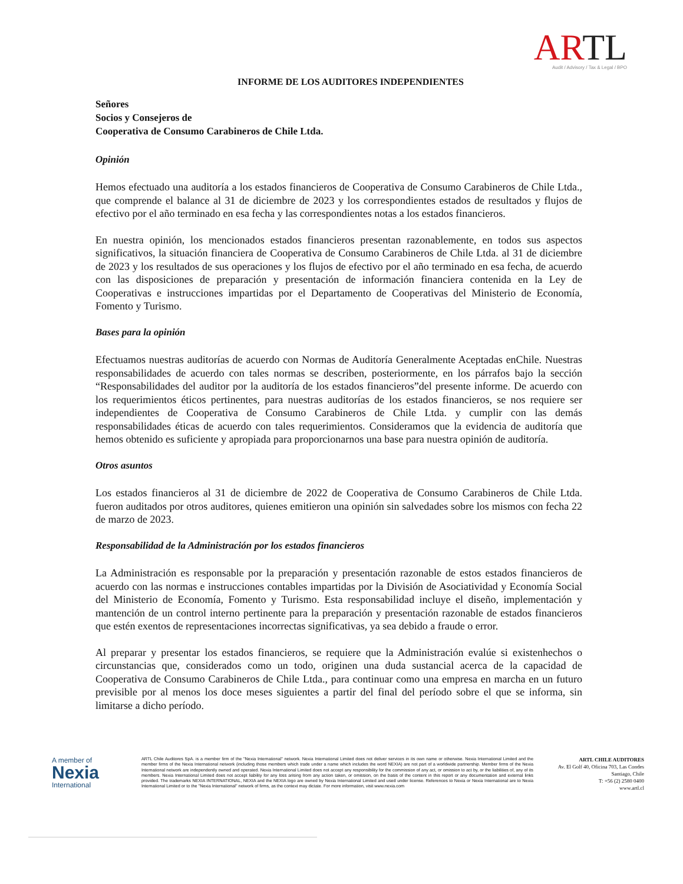ARTL
Audit / Advisory / Tax & Legal / BPO
INFORME DE LOS AUDITORES INDEPENDIENTES
Señores
Socios y Consejeros de
Cooperativa de Consumo Carabineros de Chile Ltda.
Opinión
Hemos efectuado una auditoría a los estados financieros de Cooperativa de Consumo Carabineros de Chile Ltda., que comprende el balance al 31 de diciembre de 2023 y los correspondientes estados de resultados y flujos de efectivo por el año terminado en esa fecha y las correspondientes notas a los estados financieros.
En nuestra opinión, los mencionados estados financieros presentan razonablemente, en todos sus aspectos significativos, la situación financiera de Cooperativa de Consumo Carabineros de Chile Ltda. al 31 de diciembre de 2023 y los resultados de sus operaciones y los flujos de efectivo por el año terminado en esa fecha, de acuerdo con las disposiciones de preparación y presentación de información financiera contenida en la Ley de Cooperativas e instrucciones impartidas por el Departamento de Cooperativas del Ministerio de Economía, Fomento y Turismo.
Bases para la opinión
Efectuamos nuestras auditorías de acuerdo con Normas de Auditoría Generalmente Aceptadas enChile. Nuestras responsabilidades de acuerdo con tales normas se describen, posteriormente, en los párrafos bajo la sección “Responsabilidades del auditor por la auditoría de los estados financieros”del presente informe. De acuerdo con los requerimientos éticos pertinentes, para nuestras auditorías de los estados financieros, se nos requiere ser independientes de Cooperativa de Consumo Carabineros de Chile Ltda. y cumplir con las demás responsabilidades éticas de acuerdo con tales requerimientos. Consideramos que la evidencia de auditoría que hemos obtenido es suficiente y apropiada para proporcionarnos una base para nuestra opinión de auditoría.
Otros asuntos
Los estados financieros al 31 de diciembre de 2022 de Cooperativa de Consumo Carabineros de Chile Ltda. fueron auditados por otros auditores, quienes emitieron una opinión sin salvedades sobre los mismos con fecha 22 de marzo de 2023.
Responsabilidad de la Administración por los estados financieros
La Administración es responsable por la preparación y presentación razonable de estos estados financieros de acuerdo con las normas e instrucciones contables impartidas por la División de Asociatividad y Economía Social del Ministerio de Economía, Fomento y Turismo. Esta responsabilidad incluye el diseño, implementación y mantención de un control interno pertinente para la preparación y presentación razonable de estados financieros que estén exentos de representaciones incorrectas significativas, ya sea debido a fraude o error.
Al preparar y presentar los estados financieros, se requiere que la Administración evalúe si existenhechos o circunstancias que, considerados como un todo, originen una duda sustancial acerca de la capacidad de Cooperativa de Consumo Carabineros de Chile Ltda., para continuar como una empresa en marcha en un futuro previsible por al menos los doce meses siguientes a partir del final del período sobre el que se informa, sin limitarse a dicho período.
A member of
Nexia
International
ARTL Chile Auditores SpA. is a member firm of the "Nexia International" network. Nexia International Limited does not deliver services in its own name or otherwise. Nexia International Limited and the member firms of the Nexia International network (including those members which trade under a name which includes the word NEXIA) are not part of a worldwide partnership. Member firms of the Nexia International network are independently owned and operated. Nexia International Limited does not accept any responsibility for the commission of any act, or omission to act by, or the liabilities of, any of its members. Nexia International Limited does not accept liability for any loss arising from any action taken, or omission, on the basis of the content in this report or any documentation and external links provided. The trademarks NEXIA INTERNATIONAL, NEXIA and the NEXIA logo are owned by Nexia International Limited and used under license. References to Nexia or Nexia International are to Nexia International Limited or to the "Nexia International" network of firms, as the context may dictate. For more information, visit www.nexia.com
ARTL CHILE AUDITORES
Av. El Golf 40, Oficina 703, Las Condes
Santiago, Chile
T: +56 (2) 2580 0400
www.artl.cl